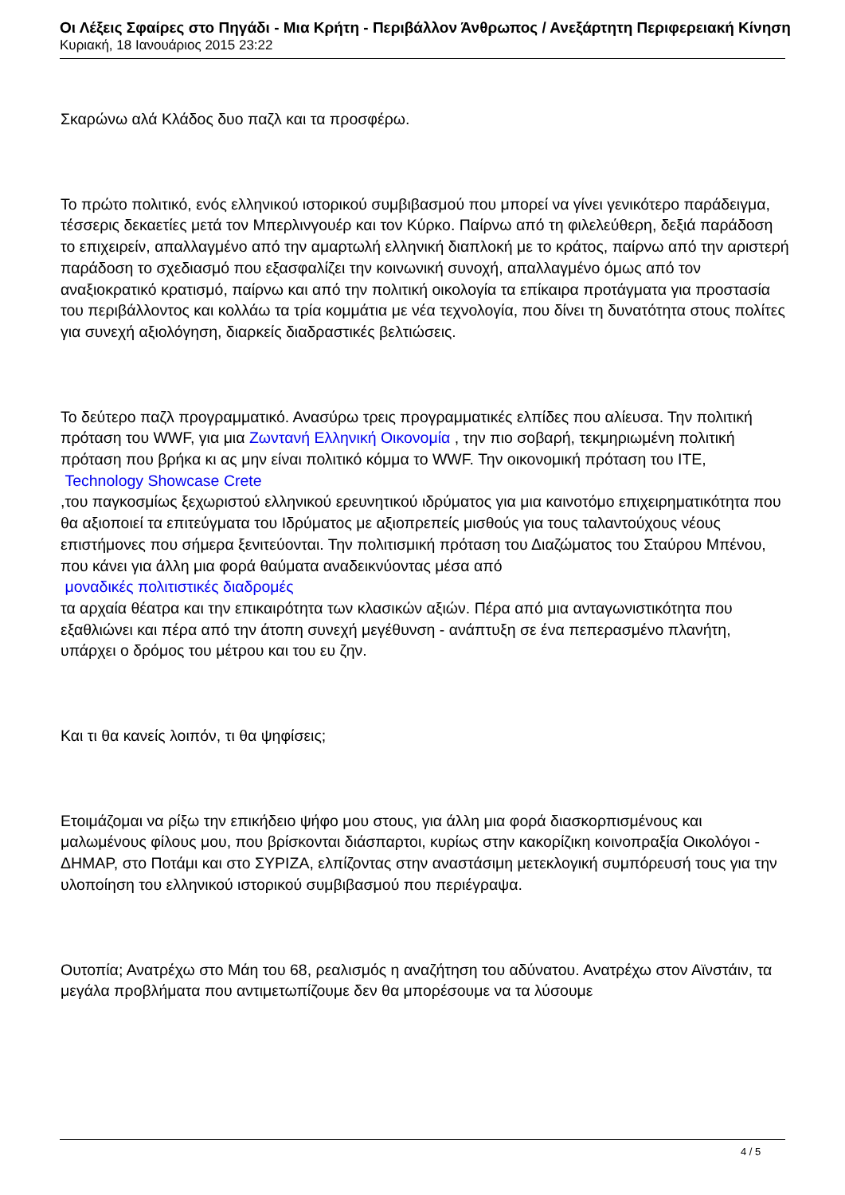Οι Λέξεις Σφαίρες στο Πηγάδι - Μια Κρήτη - Περιβάλλον Άνθρωπος / Ανεξάρτητη Περιφερειακή Κίνηση
Κυριακή, 18 Ιανουάριος 2015 23:22
Σκαρώνω αλά Κλάδος δυο παζλ και τα προσφέρω.
Το πρώτο πολιτικό, ενός ελληνικού ιστορικού συμβιβασμού που μπορεί να γίνει γενικότερο παράδειγμα, τέσσερις δεκαετίες μετά τον Μπερλινγουέρ και τον Κύρκο. Παίρνω από τη φιλελεύθερη, δεξιά παράδοση το επιχειρείν, απαλλαγμένο από την αμαρτωλή ελληνική διαπλοκή με το κράτος, παίρνω από την αριστερή παράδοση το σχεδιασμό που εξασφαλίζει την κοινωνική συνοχή, απαλλαγμένο όμως από τον αναξιοκρατικό κρατισμό, παίρνω και από την πολιτική οικολογία τα επίκαιρα προτάγματα για προστασία του περιβάλλοντος και κολλάω τα τρία κομμάτια με νέα τεχνολογία, που δίνει τη δυνατότητα στους πολίτες για συνεχή αξιολόγηση, διαρκείς διαδραστικές βελτιώσεις.
Το δεύτερο παζλ προγραμματικό. Ανασύρω τρεις προγραμματικές ελπίδες που αλίευσα. Την πολιτική πρόταση του WWF, για μια Ζωντανή Ελληνική Οικονομία , την πιο σοβαρή, τεκμηριωμένη πολιτική πρόταση που βρήκα κι ας μην είναι πολιτικό κόμμα το WWF. Την οικονομική πρόταση του ΙΤΕ,
Technology Showcase Crete
,του παγκοσμίως ξεχωριστού ελληνικού ερευνητικού ιδρύματος για μια καινοτόμο επιχειρηματικότητα που θα αξιοποιεί τα επιτεύγματα του Ιδρύματος με αξιοπρεπείς μισθούς για τους ταλαντούχους νέους επιστήμονες που σήμερα ξενιτεύονται. Την πολιτισμική πρόταση του Διαζώματος του Σταύρου Μπένου, που κάνει για άλλη μια φορά θαύματα αναδεικνύοντας μέσα από
μοναδικές πολιτιστικές διαδρομές
τα αρχαία θέατρα και την επικαιρότητα των κλασικών αξιών. Πέρα από μια ανταγωνιστικότητα που εξαθλιώνει και πέρα από την άτοπη συνεχή μεγέθυνση - ανάπτυξη σε ένα πεπερασμένο πλανήτη, υπάρχει ο δρόμος του μέτρου και του ευ ζην.
Και τι θα κανείς λοιπόν, τι θα ψηφίσεις;
Ετοιμάζομαι να ρίξω την επικήδειο ψήφο μου στους, για άλλη μια φορά διασκορπισμένους και μαλωμένους φίλους μου, που βρίσκονται διάσπαρτοι, κυρίως στην κακορίζικη κοινοπραξία Οικολόγοι - ΔΗΜΑΡ, στο Ποτάμι και στο ΣΥΡΙΖΑ, ελπίζοντας στην αναστάσιμη μετεκλογική συμπόρευσή τους για την υλοποίηση του ελληνικού ιστορικού συμβιβασμού που περιέγραψα.
Ουτοπία; Ανατρέχω στο Μάη του 68, ρεαλισμός η αναζήτηση του αδύνατου. Ανατρέχω στον Αϊνστάιν, τα μεγάλα προβλήματα που αντιμετωπίζουμε δεν θα μπορέσουμε να τα λύσουμε
4 / 5